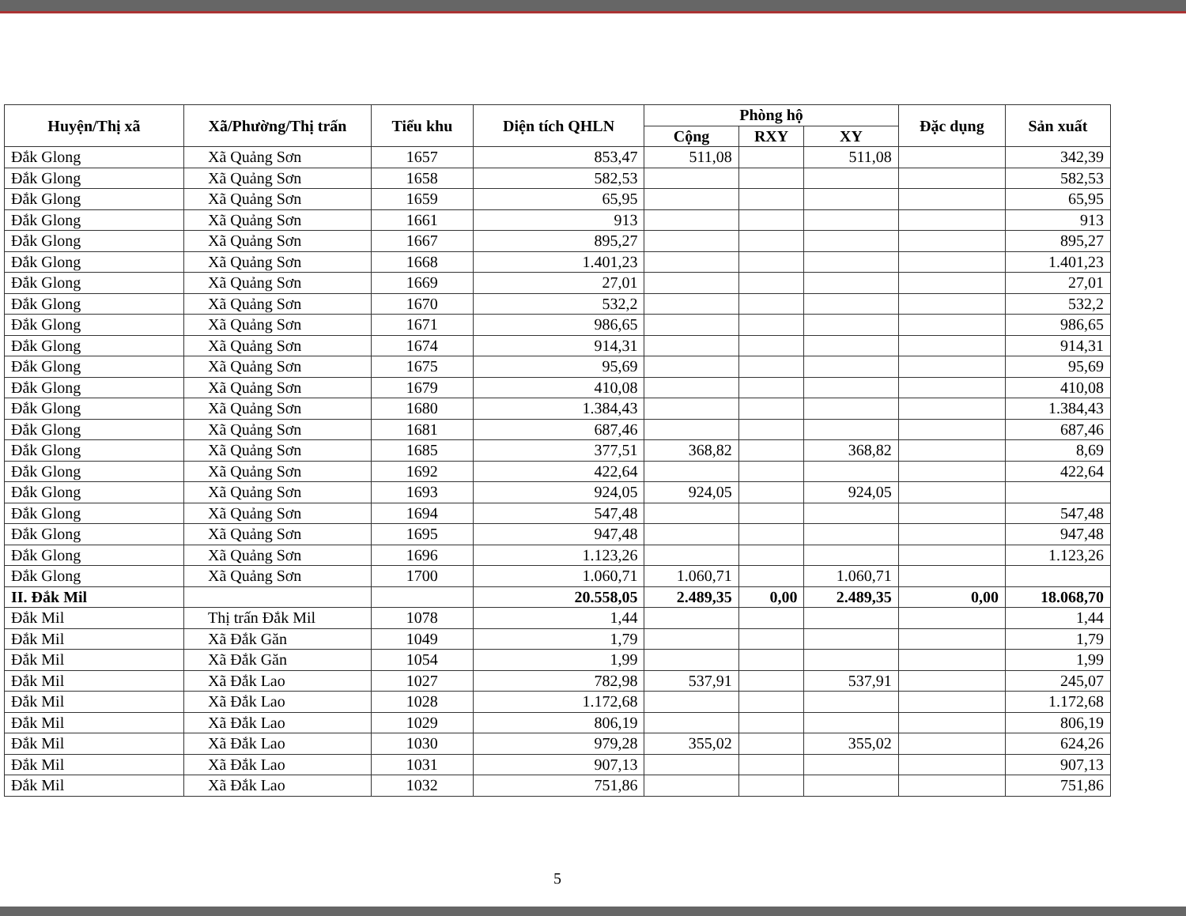| Huyện/Thị xã | Xã/Phường/Thị trấn | Tiểu khu | Diện tích QHLN | Phòng hộ | | | Đặc dụng | Sản xuất |
| --- | --- | --- | --- | --- | --- | --- | --- | --- |
| | | | | Cộng | RXY | XY | | |
| Đắk Glong | Xã Quảng Sơn | 1657 | 853,47 | 511,08 | | 511,08 | | 342,39 |
| Đắk Glong | Xã Quảng Sơn | 1658 | 582,53 | | | | | 582,53 |
| Đắk Glong | Xã Quảng Sơn | 1659 | 65,95 | | | | | 65,95 |
| Đắk Glong | Xã Quảng Sơn | 1661 | 913 | | | | | 913 |
| Đắk Glong | Xã Quảng Sơn | 1667 | 895,27 | | | | | 895,27 |
| Đắk Glong | Xã Quảng Sơn | 1668 | 1.401,23 | | | | | 1.401,23 |
| Đắk Glong | Xã Quảng Sơn | 1669 | 27,01 | | | | | 27,01 |
| Đắk Glong | Xã Quảng Sơn | 1670 | 532,2 | | | | | 532,2 |
| Đắk Glong | Xã Quảng Sơn | 1671 | 986,65 | | | | | 986,65 |
| Đắk Glong | Xã Quảng Sơn | 1674 | 914,31 | | | | | 914,31 |
| Đắk Glong | Xã Quảng Sơn | 1675 | 95,69 | | | | | 95,69 |
| Đắk Glong | Xã Quảng Sơn | 1679 | 410,08 | | | | | 410,08 |
| Đắk Glong | Xã Quảng Sơn | 1680 | 1.384,43 | | | | | 1.384,43 |
| Đắk Glong | Xã Quảng Sơn | 1681 | 687,46 | | | | | 687,46 |
| Đắk Glong | Xã Quảng Sơn | 1685 | 377,51 | 368,82 | | 368,82 | | 8,69 |
| Đắk Glong | Xã Quảng Sơn | 1692 | 422,64 | | | | | 422,64 |
| Đắk Glong | Xã Quảng Sơn | 1693 | 924,05 | 924,05 | | 924,05 | | |
| Đắk Glong | Xã Quảng Sơn | 1694 | 547,48 | | | | | 547,48 |
| Đắk Glong | Xã Quảng Sơn | 1695 | 947,48 | | | | | 947,48 |
| Đắk Glong | Xã Quảng Sơn | 1696 | 1.123,26 | | | | | 1.123,26 |
| Đắk Glong | Xã Quảng Sơn | 1700 | 1.060,71 | 1.060,71 | | 1.060,71 | | |
| II. Đắk Mil | | | 20.558,05 | 2.489,35 | 0,00 | 2.489,35 | 0,00 | 18.068,70 |
| Đắk Mil | Thị trấn Đắk Mil | 1078 | 1,44 | | | | | 1,44 |
| Đắk Mil | Xã Đắk Găn | 1049 | 1,79 | | | | | 1,79 |
| Đắk Mil | Xã Đắk Găn | 1054 | 1,99 | | | | | 1,99 |
| Đắk Mil | Xã Đắk Lao | 1027 | 782,98 | 537,91 | | 537,91 | | 245,07 |
| Đắk Mil | Xã Đắk Lao | 1028 | 1.172,68 | | | | | 1.172,68 |
| Đắk Mil | Xã Đắk Lao | 1029 | 806,19 | | | | | 806,19 |
| Đắk Mil | Xã Đắk Lao | 1030 | 979,28 | 355,02 | | 355,02 | | 624,26 |
| Đắk Mil | Xã Đắk Lao | 1031 | 907,13 | | | | | 907,13 |
| Đắk Mil | Xã Đắk Lao | 1032 | 751,86 | | | | | 751,86 |
5